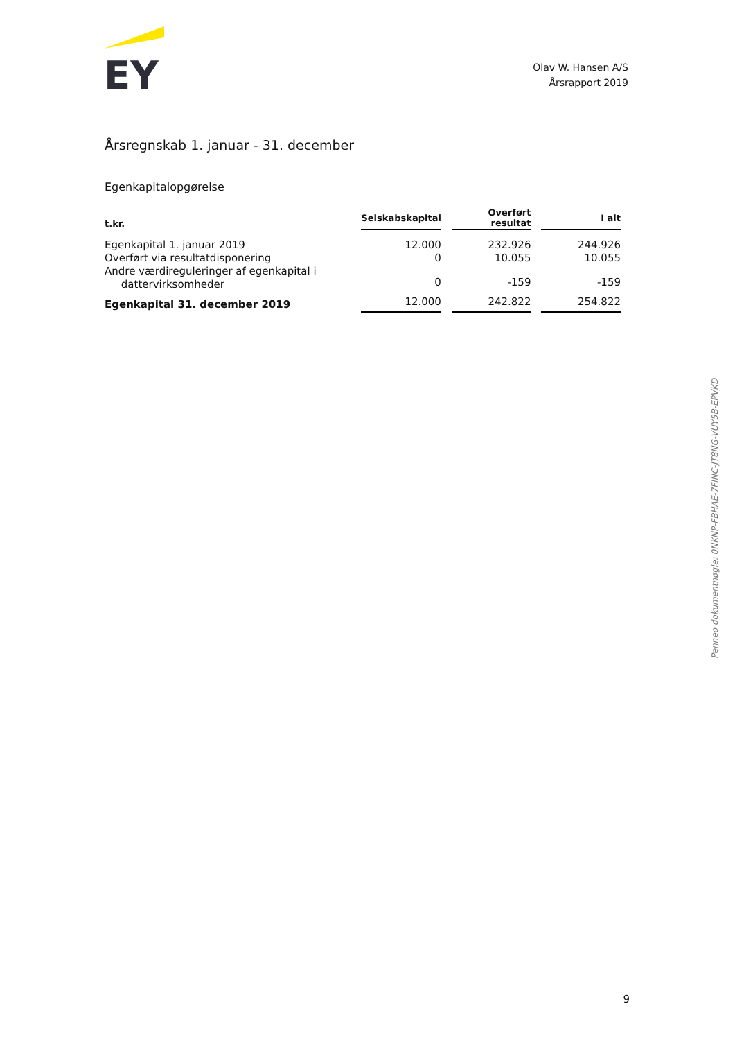EY
Olav W. Hansen A/S
Årsrapport 2019
Årsregnskab 1. januar - 31. december
Egenkapitalopgørelse
| t.kr. | Selskabskapital | Overført resultat | I alt |
| --- | --- | --- | --- |
| Egenkapital 1. januar 2019 | 12.000 | 232.926 | 244.926 |
| Overført via resultatdisponering | 0 | 10.055 | 10.055 |
| Andre værdireguleringer af egenkapital i dattervirksomheder | 0 | -159 | -159 |
| Egenkapital 31. december 2019 | 12.000 | 242.822 | 254.822 |
Penneo dokumentnøgle: 0NKNP-FBHAE-7FINC-JT8NG-VUY5B-EPVKD
9